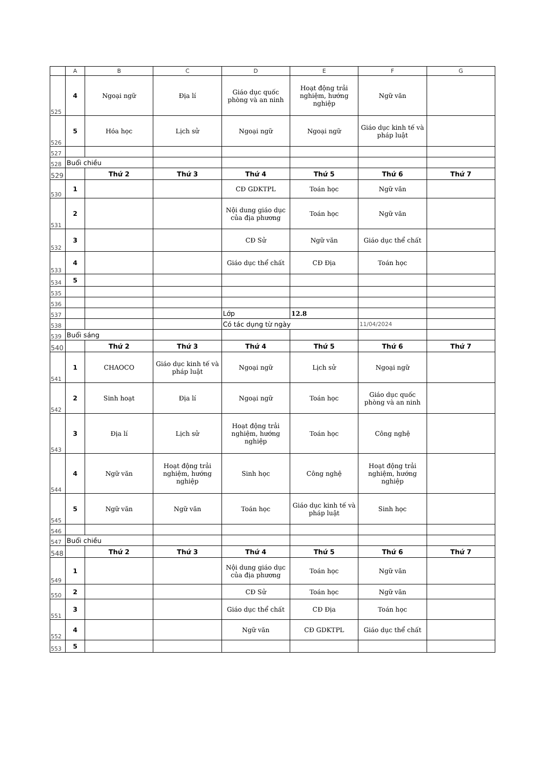| | A | B | C | D | E | F | G |
| --- | --- | --- | --- | --- | --- | --- | --- |
| 525 | 4 | Ngoại ngữ | Địa lí | Giáo dục quốc phòng và an ninh | Hoạt động trải nghiệm, hướng nghiệp | Ngữ văn | |
| 526 | 5 | Hóa học | Lịch sử | Ngoại ngữ | Ngoại ngữ | Giáo dục kinh tế và pháp luật | |
| 527 | | | | | | | |
| 528 | Buổi chiều | | | | | | |
| 529 | | Thứ 2 | Thứ 3 | Thứ 4 | Thứ 5 | Thứ 6 | Thứ 7 |
| 530 | 1 | | | CĐ GDKTPL | Toán học | Ngữ văn | |
| 531 | 2 | | | Nội dung giáo dục của địa phương | Toán học | Ngữ văn | |
| 532 | 3 | | | CĐ Sử | Ngữ văn | Giáo dục thể chất | |
| 533 | 4 | | | Giáo dục thể chất | CĐ Địa | Toán học | |
| 534 | 5 | | | | | | |
| 535 | | | | | | | |
| 536 | | | | | | | |
| 537 | | | | Lớp | 12.8 | | |
| 538 | | | | Có tác dụng từ ngày | | 11/04/2024 | |
| 539 | Buổi sáng | | | | | | |
| 540 | | Thứ 2 | Thứ 3 | Thứ 4 | Thứ 5 | Thứ 6 | Thứ 7 |
| 541 | 1 | CHAOCO | Giáo dục kinh tế và pháp luật | Ngoại ngữ | Lịch sử | Ngoại ngữ | |
| 542 | 2 | Sinh hoạt | Địa lí | Ngoại ngữ | Toán học | Giáo dục quốc phòng và an ninh | |
| 543 | 3 | Địa lí | Lịch sử | Hoạt động trải nghiệm, hướng nghiệp | Toán học | Công nghệ | |
| 544 | 4 | Ngữ văn | Hoạt động trải nghiệm, hướng nghiệp | Sinh học | Công nghệ | Hoạt động trải nghiệm, hướng nghiệp | |
| 545 | 5 | Ngữ văn | Ngữ văn | Toán học | Giáo dục kinh tế và pháp luật | Sinh học | |
| 546 | | | | | | | |
| 547 | Buổi chiều | | | | | | |
| 548 | | Thứ 2 | Thứ 3 | Thứ 4 | Thứ 5 | Thứ 6 | Thứ 7 |
| 549 | 1 | | | Nội dung giáo dục của địa phương | Toán học | Ngữ văn | |
| 550 | 2 | | | CĐ Sử | Toán học | Ngữ văn | |
| 551 | 3 | | | Giáo dục thể chất | CĐ Địa | Toán học | |
| 552 | 4 | | | Ngữ văn | CĐ GDKTPL | Giáo dục thể chất | |
| 553 | 5 | | | | | | |